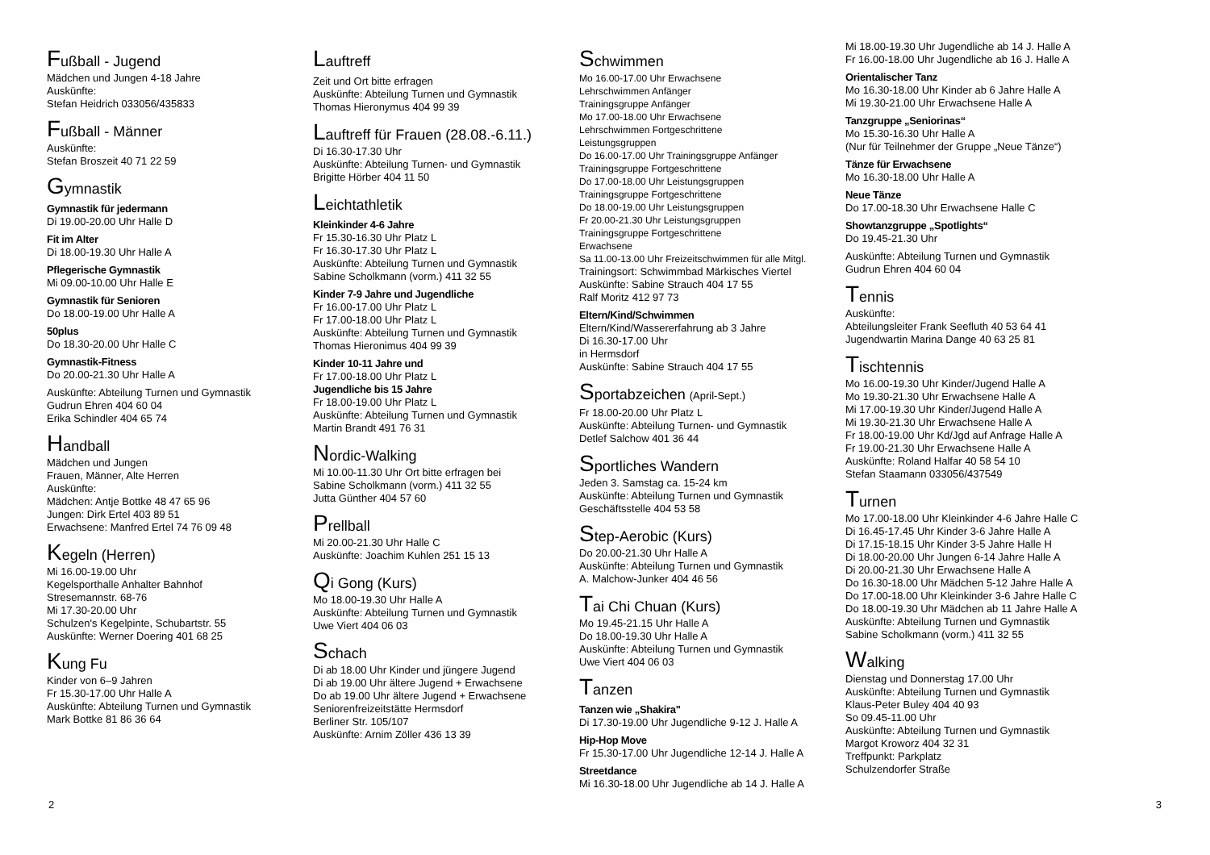Fußball - Jugend
Mädchen und Jungen 4-18 Jahre
Auskünfte:
Stefan Heidrich 033056/435833
Fußball - Männer
Auskünfte:
Stefan Broszeit 40 71 22 59
Gymnastik
Gymnastik für jedermann
Di 19.00-20.00 Uhr Halle D
Fit im Alter
Di 18.00-19.30 Uhr Halle A
Pflegerische Gymnastik
Mi 09.00-10.00 Uhr Halle E
Gymnastik für Senioren
Do 18.00-19.00 Uhr Halle A
50plus
Do 18.30-20.00 Uhr Halle C
Gymnastik-Fitness
Do 20.00-21.30 Uhr Halle A
Auskünfte: Abteilung Turnen und Gymnastik
Gudrun Ehren 404 60 04
Erika Schindler 404 65 74
Handball
Mädchen und Jungen
Frauen, Männer, Alte Herren
Auskünfte:
Mädchen: Antje Bottke 48 47 65 96
Jungen: Dirk Ertel 403 89 51
Erwachsene: Manfred Ertel 74 76 09 48
Kegeln (Herren)
Mi 16.00-19.00 Uhr
Kegelsporthalle Anhalter Bahnhof
Stresemannstr. 68-76
Mi 17.30-20.00 Uhr
Schulzen's Kegelpinte, Schubartstr. 55
Auskünfte: Werner Doering 401 68 25
Kung Fu
Kinder von 6–9 Jahren
Fr 15.30-17.00 Uhr Halle A
Auskünfte: Abteilung Turnen und Gymnastik
Mark Bottke 81 86 36 64
Lauftreff
Zeit und Ort bitte erfragen
Auskünfte: Abteilung Turnen und Gymnastik
Thomas Hieronymus 404 99 39
Lauftreff für Frauen (28.08.-6.11.)
Di 16.30-17.30 Uhr
Auskünfte: Abteilung Turnen- und Gymnastik
Brigitte Hörber 404 11 50
Leichtathletik
Kleinkinder 4-6 Jahre
Fr 15.30-16.30 Uhr Platz L
Fr 16.30-17.30 Uhr Platz L
Auskünfte: Abteilung Turnen und Gymnastik
Sabine Scholkmann (vorm.) 411 32 55
Kinder 7-9 Jahre und Jugendliche
Fr 16.00-17.00 Uhr Platz L
Fr 17.00-18.00 Uhr Platz L
Auskünfte: Abteilung Turnen und Gymnastik
Thomas Hieronimus 404 99 39
Kinder 10-11 Jahre und
Fr 17.00-18.00 Uhr Platz L
Jugendliche bis 15 Jahre
Fr 18.00-19.00 Uhr Platz L
Auskünfte: Abteilung Turnen und Gymnastik
Martin Brandt 491 76 31
Nordic-Walking
Mi 10.00-11.30 Uhr Ort bitte erfragen bei
Sabine Scholkmann (vorm.) 411 32 55
Jutta Günther 404 57 60
Prellball
Mi 20.00-21.30 Uhr Halle C
Auskünfte: Joachim Kuhlen 251 15 13
Qi Gong (Kurs)
Mo 18.00-19.30 Uhr Halle A
Auskünfte: Abteilung Turnen und Gymnastik
Uwe Viert 404 06 03
Schach
Di ab 18.00 Uhr Kinder und jüngere Jugend
Di ab 19.00 Uhr ältere Jugend + Erwachsene
Do ab 19.00 Uhr ältere Jugend + Erwachsene
Seniorenfreizeitstätte Hermsdorf
Berliner Str. 105/107
Auskünfte: Arnim Zöller 436 13 39
Schwimmen
Mo 16.00-17.00 Uhr Erwachsene
Lehrschwimmen Anfänger
Trainingsgruppe Anfänger
Mo 17.00-18.00 Uhr Erwachsene
Lehrschwimmen Fortgeschrittene
Leistungsgruppen
Do 16.00-17.00 Uhr Trainingsgruppe Anfänger
Trainingsgruppe Fortgeschrittene
Do 17.00-18.00 Uhr Leistungsgruppen
Trainingsgruppe Fortgeschrittene
Do 18.00-19.00 Uhr Leistungsgruppen
Fr 20.00-21.30 Uhr Leistungsgruppen
Trainingsgruppe Fortgeschrittene
Erwachsene
Sa 11.00-13.00 Uhr Freizeitschwimmen für alle Mitgl.
Trainingsort: Schwimmbad Märkisches Viertel
Auskünfte: Sabine Strauch 404 17 55
Ralf Moritz 412 97 73
Eltern/Kind/Schwimmen
Eltern/Kind/Wassererfahrung ab 3 Jahre
Di 16.30-17.00 Uhr
in Hermsdorf
Auskünfte: Sabine Strauch 404 17 55
Sportabzeichen (April-Sept.)
Fr 18.00-20.00 Uhr Platz L
Auskünfte: Abteilung Turnen- und Gymnastik
Detlef Salchow 401 36 44
Sportliches Wandern
Jeden 3. Samstag ca. 15-24 km
Auskünfte: Abteilung Turnen und Gymnastik
Geschäftsstelle 404 53 58
Step-Aerobic (Kurs)
Do 20.00-21.30 Uhr Halle A
Auskünfte: Abteilung Turnen und Gymnastik
A. Malchow-Junker 404 46 56
Tai Chi Chuan (Kurs)
Mo 19.45-21.15 Uhr Halle A
Do 18.00-19.30 Uhr Halle A
Auskünfte: Abteilung Turnen und Gymnastik
Uwe Viert 404 06 03
Tanzen
Tanzen wie „Shakira"
Di 17.30-19.00 Uhr Jugendliche 9-12 J. Halle A
Hip-Hop Move
Fr 15.30-17.00 Uhr Jugendliche 12-14 J. Halle A
Streetdance
Mi 16.30-18.00 Uhr Jugendliche ab 14 J. Halle A
Mi 18.00-19.30 Uhr Jugendliche ab 14 J. Halle A
Fr 16.00-18.00 Uhr Jugendliche ab 16 J. Halle A
Orientalischer Tanz
Mo 16.30-18.00 Uhr Kinder ab 6 Jahre Halle A
Mi 19.30-21.00 Uhr Erwachsene Halle A
Tanzgruppe „Seniorinas“
Mo 15.30-16.30 Uhr Halle A
(Nur für Teilnehmer der Gruppe „Neue Tänze“)
Tänze für Erwachsene
Mo 16.30-18.00 Uhr Halle A
Neue Tänze
Do 17.00-18.30 Uhr Erwachsene Halle C
Showtanzgruppe „Spotlights“
Do 19.45-21.30 Uhr
Auskünfte: Abteilung Turnen und Gymnastik
Gudrun Ehren 404 60 04
Tennis
Auskünfte:
Abteilungsleiter Frank Seefluth 40 53 64 41
Jugendwartin Marina Dange 40 63 25 81
Tischtennis
Mo 16.00-19.30 Uhr Kinder/Jugend Halle A
Mo 19.30-21.30 Uhr Erwachsene Halle A
Mi 17.00-19.30 Uhr Kinder/Jugend Halle A
Mi 19.30-21.30 Uhr Erwachsene Halle A
Fr 18.00-19.00 Uhr Kd/Jgd auf Anfrage Halle A
Fr 19.00-21.30 Uhr Erwachsene Halle A
Auskünfte: Roland Halfar 40 58 54 10
Stefan Staamann 033056/437549
Turnen
Mo 17.00-18.00 Uhr Kleinkinder 4-6 Jahre Halle C
Di 16.45-17.45 Uhr Kinder 3-6 Jahre Halle A
Di 17.15-18.15 Uhr Kinder 3-5 Jahre Halle H
Di 18.00-20.00 Uhr Jungen 6-14 Jahre Halle A
Di 20.00-21.30 Uhr Erwachsene Halle A
Do 16.30-18.00 Uhr Mädchen 5-12 Jahre Halle A
Do 17.00-18.00 Uhr Kleinkinder 3-6 Jahre Halle C
Do 18.00-19.30 Uhr Mädchen ab 11 Jahre Halle A
Auskünfte: Abteilung Turnen und Gymnastik
Sabine Scholkmann (vorm.) 411 32 55
Walking
Dienstag und Donnerstag 17.00 Uhr
Auskünfte: Abteilung Turnen und Gymnastik
Klaus-Peter Buley 404 40 93
So 09.45-11.00 Uhr
Auskünfte: Abteilung Turnen und Gymnastik
Margot Kroworz 404 32 31
Treffpunkt: Parkplatz
Schulzendorfer Straße
2 3